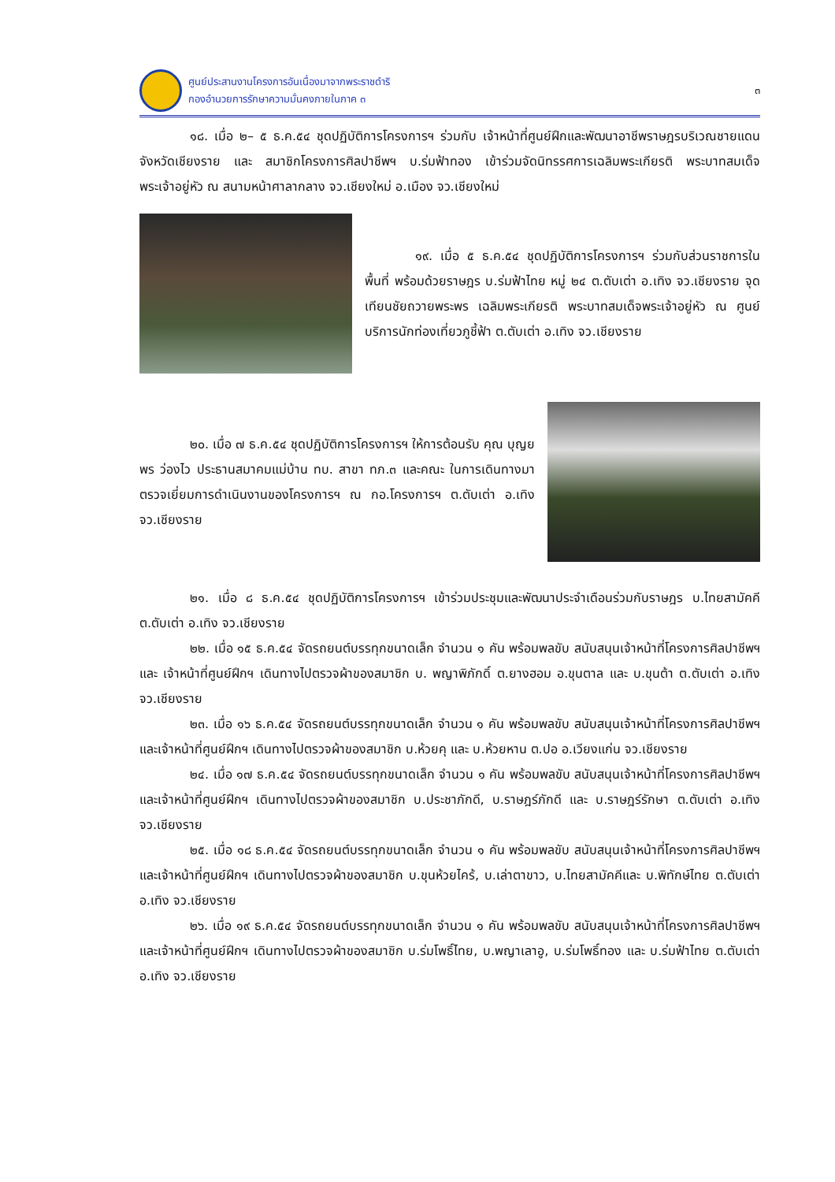ศูนย์ประสานงานโครงการอันเนื่องมาจากพระราชดำริ
กองอำนวยการรักษาความมั่นคงภายในภาค ๓
๓
๑๘. เมื่อ ๒– ๕ ธ.ค.๕๔ ชุดปฏิบัติการโครงการฯ ร่วมกับ เจ้าหน้าที่ศูนย์ฝึกและพัฒนาอาชีพราษฎรบริเวณชายแดนจังหวัดเชียงราย และ สมาชิกโครงการศิลปาชีพฯ บ.ร่มฟ้าทอง เข้าร่วมจัดนิทรรศการเฉลิมพระเกียรติ พระบาทสมเด็จพระเจ้าอยู่หัว ณ สนามหน้าศาลากลาง จว.เชียงใหม่ อ.เมือง จว.เชียงใหม่
๑๙. เมื่อ ๕ ธ.ค.๕๔ ชุดปฏิบัติการโครงการฯ ร่วมกับส่วนราชการในพื้นที่ พร้อมด้วยราษฎร บ.ร่มฟ้าไทย หมู่ ๒๔ ต.ตับเต่า อ.เทิง จว.เชียงราย จุดเทียนชัยถวายพระพร เฉลิมพระเกียรติ พระบาทสมเด็จพระเจ้าอยู่หัว ณ ศูนย์บริการนักท่องเที่ยวภูชี้ฟ้า ต.ตับเต่า อ.เทิง จว.เชียงราย
๒๐. เมื่อ ๗ ธ.ค.๕๔ ชุดปฏิบัติการโครงการฯ ให้การต้อนรับ คุณ บุญยพร ว่องไว ประธานสมาคมแม่บ้าน ทบ. สาขา ทภ.๓ และคณะ ในการเดินทางมาตรวจเยี่ยมการดำเนินงานของโครงการฯ ณ กอ.โครงการฯ ต.ตับเต่า อ.เทิง จว.เชียงราย
๒๑. เมื่อ ๘ ธ.ค.๕๔ ชุดปฏิบัติการโครงการฯ เข้าร่วมประชุมและพัฒนาประจำเดือนร่วมกับราษฎร บ.ไทยสามัคคี ต.ตับเต่า อ.เทิง จว.เชียงราย
๒๒. เมื่อ ๑๕ ธ.ค.๕๔ จัดรถยนต์บรรทุกขนาดเล็ก จำนวน ๑ คัน พร้อมพลขับ สนับสนุนเจ้าหน้าที่โครงการศิลปาชีพฯ และ เจ้าหน้าที่ศูนย์ฝึกฯ เดินทางไปตรวจผ้าของสมาชิก บ. พญาพิภักดิ์ ต.ยางฮอม อ.ขุนตาล และ บ.ขุนต้า ต.ตับเต่า อ.เทิง จว.เชียงราย
๒๓. เมื่อ ๑๖ ธ.ค.๕๔ จัดรถยนต์บรรทุกขนาดเล็ก จำนวน ๑ คัน พร้อมพลขับ สนับสนุนเจ้าหน้าที่โครงการศิลปาชีพฯ และเจ้าหน้าที่ศูนย์ฝึกฯ เดินทางไปตรวจผ้าของสมาชิก บ.ห้วยคุ และ บ.ห้วยหาน ต.ปอ อ.เวียงแก่น จว.เชียงราย
๒๔. เมื่อ ๑๗ ธ.ค.๕๔ จัดรถยนต์บรรทุกขนาดเล็ก จำนวน ๑ คัน พร้อมพลขับ สนับสนุนเจ้าหน้าที่โครงการศิลปาชีพฯ และเจ้าหน้าที่ศูนย์ฝึกฯ เดินทางไปตรวจผ้าของสมาชิก บ.ประชาภักดี, บ.ราษฎร์ภักดี และ บ.ราษฎร์รักษา ต.ตับเต่า อ.เทิง จว.เชียงราย
๒๕. เมื่อ ๑๘ ธ.ค.๕๔ จัดรถยนต์บรรทุกขนาดเล็ก จำนวน ๑ คัน พร้อมพลขับ สนับสนุนเจ้าหน้าที่โครงการศิลปาชีพฯ และเจ้าหน้าที่ศูนย์ฝึกฯ เดินทางไปตรวจผ้าของสมาชิก บ.ขุนห้วยไคร้, บ.เล่าตาขาว, บ.ไทยสามัคคีและ บ.พิทักษ์ไทย ต.ตับเต่า อ.เทิง จว.เชียงราย
๒๖. เมื่อ ๑๙ ธ.ค.๕๔ จัดรถยนต์บรรทุกขนาดเล็ก จำนวน ๑ คัน พร้อมพลขับ สนับสนุนเจ้าหน้าที่โครงการศิลปาชีพฯ และเจ้าหน้าที่ศูนย์ฝึกฯ เดินทางไปตรวจผ้าของสมาชิก บ.ร่มโพธิ์ไทย, บ.พญาเลาอู, บ.ร่มโพธิ์ทอง และ บ.ร่มฟ้าไทย ต.ตับเต่า อ.เทิง จว.เชียงราย